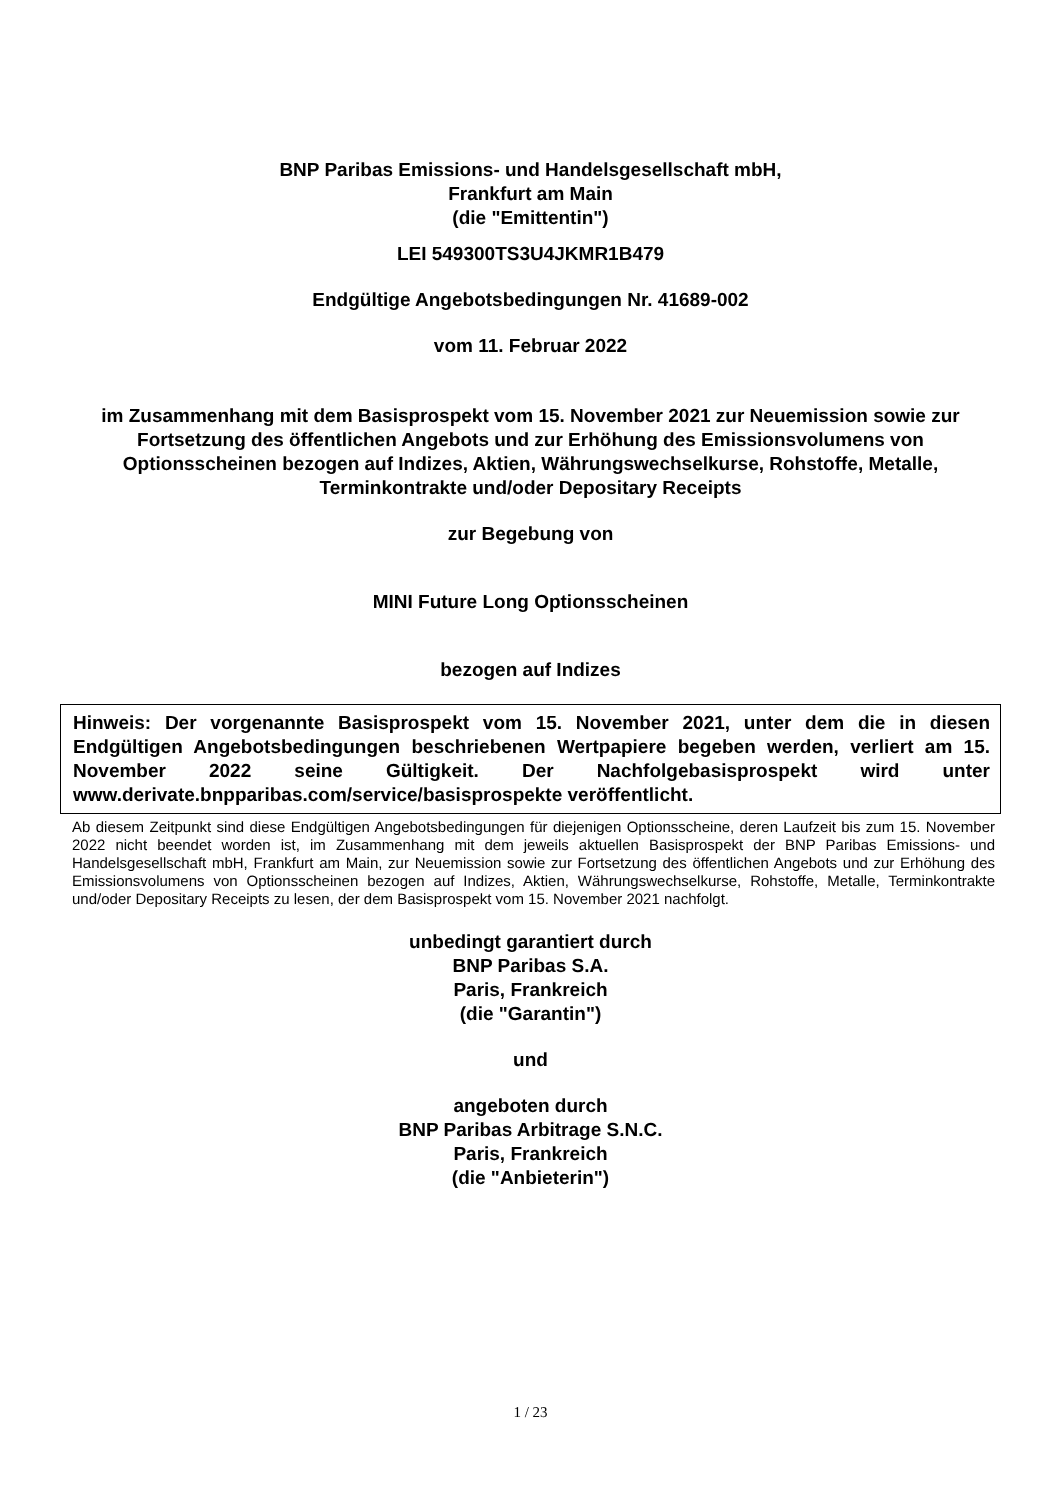BNP Paribas Emissions- und Handelsgesellschaft mbH,
Frankfurt am Main
(die "Emittentin")
LEI 549300TS3U4JKMR1B479
Endgültige Angebotsbedingungen Nr. 41689-002
vom 11. Februar 2022
im Zusammenhang mit dem Basisprospekt vom 15. November 2021 zur Neuemission sowie zur Fortsetzung des öffentlichen Angebots und zur Erhöhung des Emissionsvolumens von Optionsscheinen bezogen auf Indizes, Aktien, Währungswechselkurse, Rohstoffe, Metalle, Terminkontrakte und/oder Depositary Receipts
zur Begebung von
MINI Future Long Optionsscheinen
bezogen auf Indizes
Hinweis: Der vorgenannte Basisprospekt vom 15. November 2021, unter dem die in diesen Endgültigen Angebotsbedingungen beschriebenen Wertpapiere begeben werden, verliert am 15. November 2022 seine Gültigkeit. Der Nachfolgebasisprospekt wird unter www.derivate.bnpparibas.com/service/basisprospekte veröffentlicht.
Ab diesem Zeitpunkt sind diese Endgültigen Angebotsbedingungen für diejenigen Optionsscheine, deren Laufzeit bis zum 15. November 2022 nicht beendet worden ist, im Zusammenhang mit dem jeweils aktuellen Basisprospekt der BNP Paribas Emissions- und Handelsgesellschaft mbH, Frankfurt am Main, zur Neuemission sowie zur Fortsetzung des öffentlichen Angebots und zur Erhöhung des Emissionsvolumens von Optionsscheinen bezogen auf Indizes, Aktien, Währungswechselkurse, Rohstoffe, Metalle, Terminkontrakte und/oder Depositary Receipts zu lesen, der dem Basisprospekt vom 15. November 2021 nachfolgt.
unbedingt garantiert durch
BNP Paribas S.A.
Paris, Frankreich
(die "Garantin")
und
angeboten durch
BNP Paribas Arbitrage S.N.C.
Paris, Frankreich
(die "Anbieterin")
1 / 23